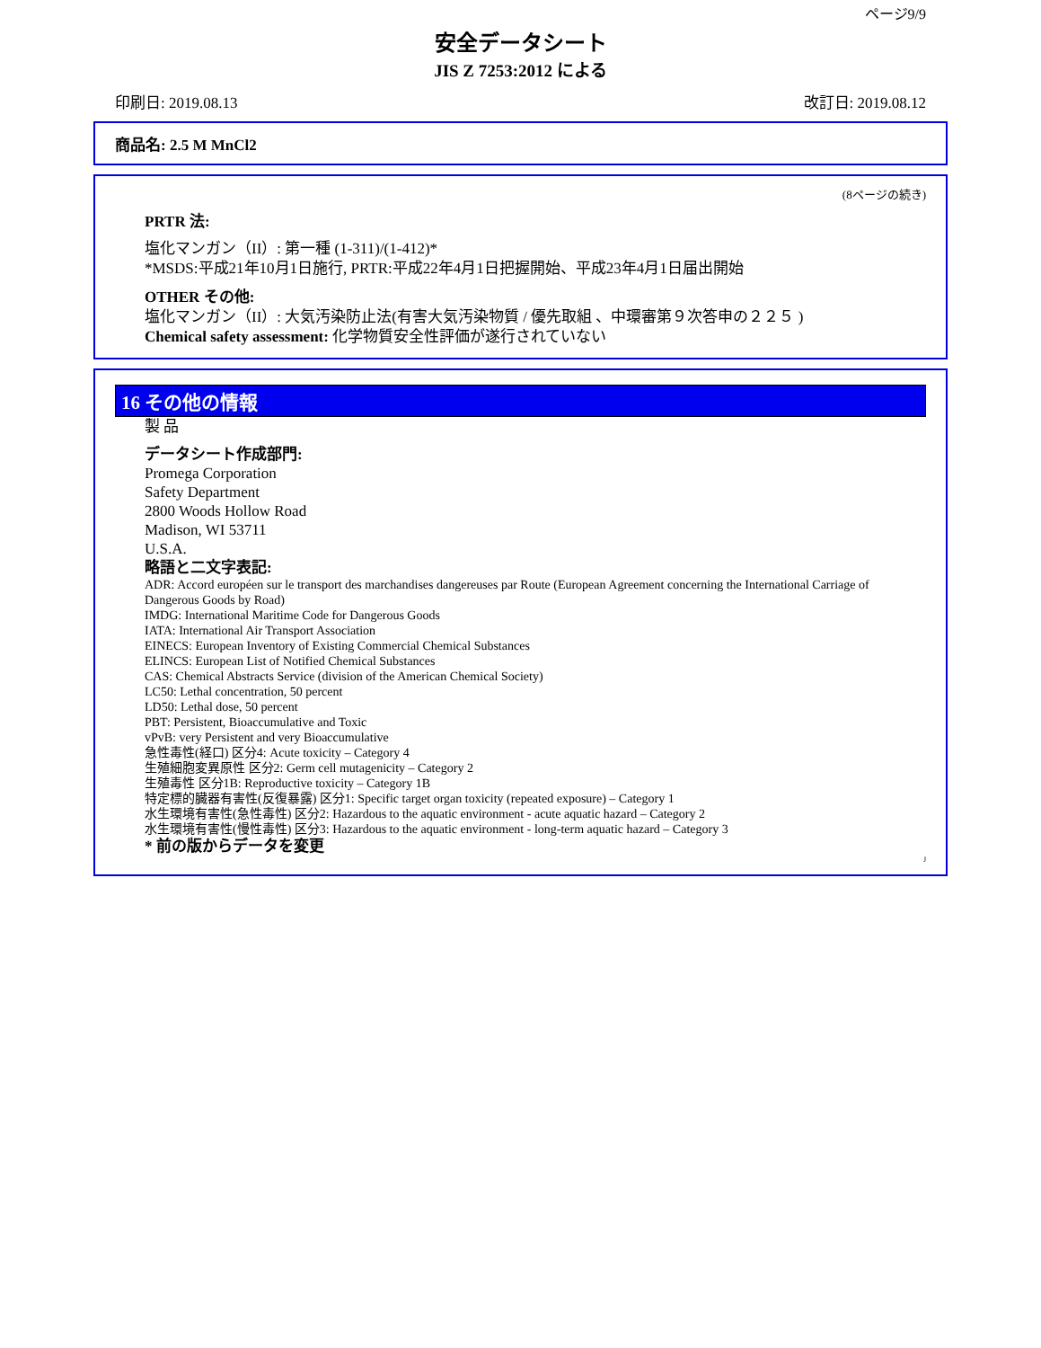ページ9/9
安全データシート
JIS Z 7253:2012 による
印刷日: 2019.08.13 改訂日: 2019.08.12
商品名: 2.5 M MnCl2
(8ページの続き)
PRTR 法:
塩化マンガン（II）: 第一種 (1-311)/(1-412)*
*MSDS:平成21年10月1日施行, PRTR:平成22年4月1日把握開始、平成23年4月1日届出開始
OTHER その他:
塩化マンガン（II）: 大気汚染防止法(有害大気汚染物質 / 優先取組 、中環審第９次答申の２２５ )
Chemical safety assessment: 化学物質安全性評価が遂行されていない
16 その他の情報
製 品
データシート作成部門:
Promega Corporation
Safety Department
2800 Woods Hollow Road
Madison, WI 53711
U.S.A.
略語と二文字表記:
ADR: Accord européen sur le transport des marchandises dangereuses par Route (European Agreement concerning the International Carriage of Dangerous Goods by Road)
IMDG: International Maritime Code for Dangerous Goods
IATA: International Air Transport Association
EINECS: European Inventory of Existing Commercial Chemical Substances
ELINCS: European List of Notified Chemical Substances
CAS: Chemical Abstracts Service (division of the American Chemical Society)
LC50: Lethal concentration, 50 percent
LD50: Lethal dose, 50 percent
PBT: Persistent, Bioaccumulative and Toxic
vPvB: very Persistent and very Bioaccumulative
急性毒性(経口) 区分4: Acute toxicity – Category 4
生殖細胞変異原性 区分2: Germ cell mutagenicity – Category 2
生殖毒性 区分1B: Reproductive toxicity – Category 1B
特定標的臓器有害性(反復暴露) 区分1: Specific target organ toxicity (repeated exposure) – Category 1
水生環境有害性(急性毒性) 区分2: Hazardous to the aquatic environment - acute aquatic hazard – Category 2
水生環境有害性(慢性毒性) 区分3: Hazardous to the aquatic environment - long-term aquatic hazard – Category 3
* 前の版からデータを変更
J